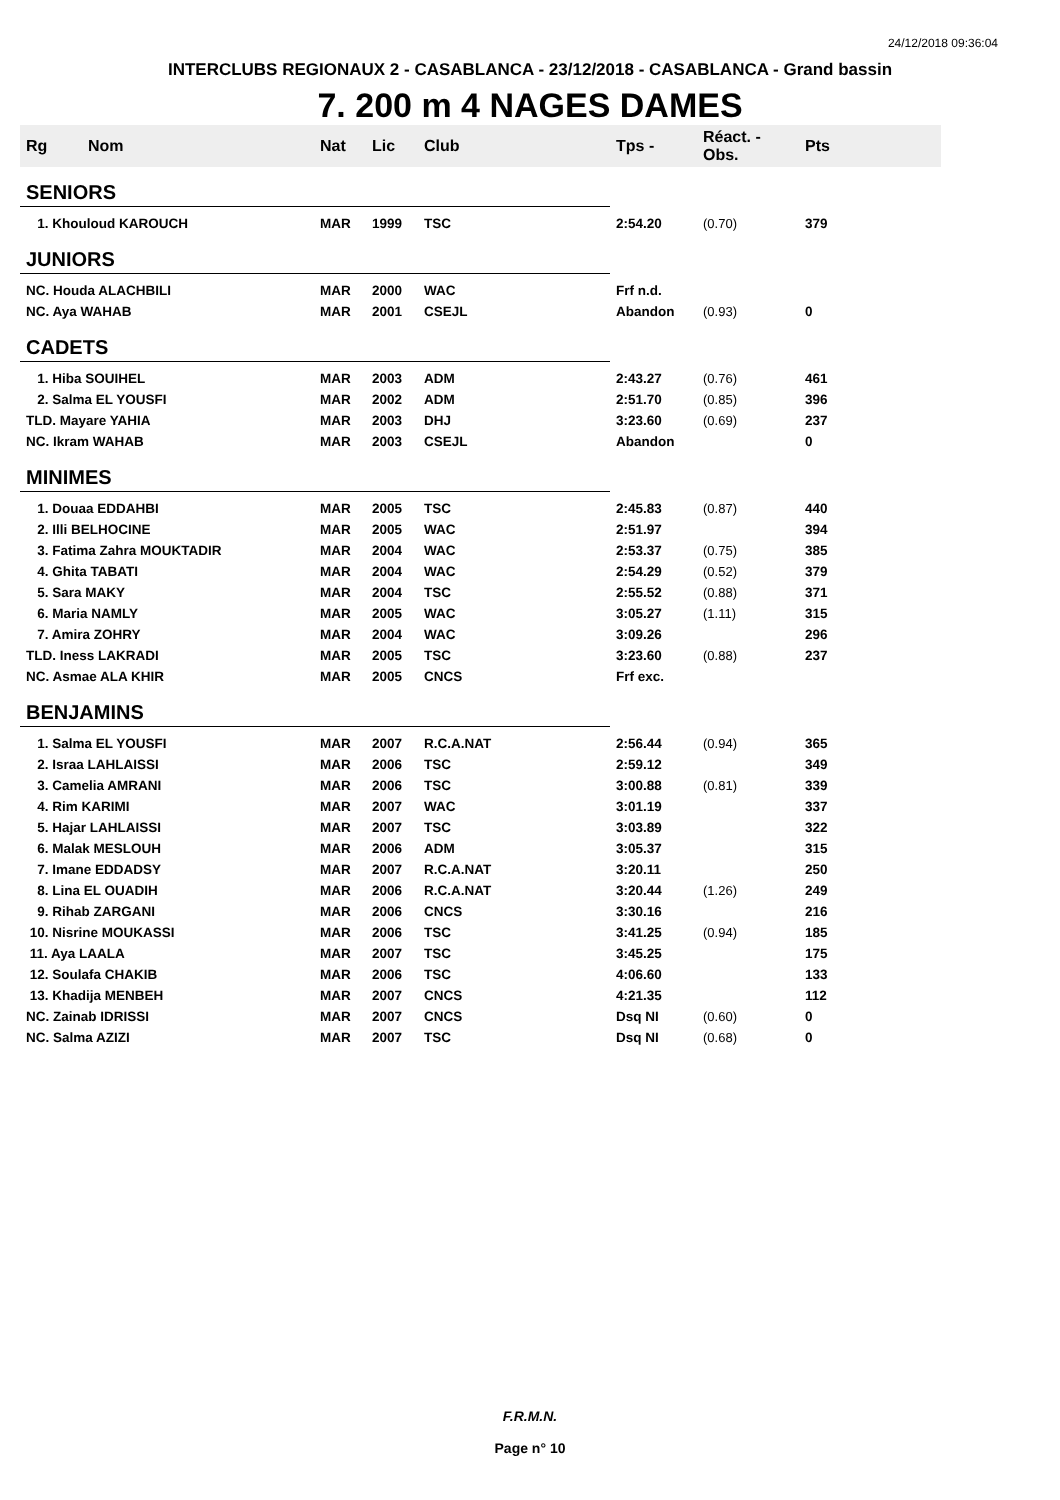24/12/2018 09:36:04
INTERCLUBS REGIONAUX 2 - CASABLANCA - 23/12/2018 - CASABLANCA - Grand bassin
7. 200 m 4 NAGES DAMES
| Rg | Nom | Nat | Lic | Club | Tps - | Réact. - Obs. | Pts |
| --- | --- | --- | --- | --- | --- | --- | --- |
| SENIORS | | | | | | | |
| 1. Khouloud KAROUCH | | MAR | 1999 | TSC | 2:54.20 | (0.70) | 379 |
| JUNIORS | | | | | | | |
| NC. Houda ALACHBILI | | MAR | 2000 | WAC | Frf n.d. | | |
| NC. Aya WAHAB | | MAR | 2001 | CSEJL | Abandon | (0.93) | 0 |
| CADETS | | | | | | | |
| 1. Hiba SOUIHEL | | MAR | 2003 | ADM | 2:43.27 | (0.76) | 461 |
| 2. Salma EL YOUSFI | | MAR | 2002 | ADM | 2:51.70 | (0.85) | 396 |
| TLD. Mayare YAHIA | | MAR | 2003 | DHJ | 3:23.60 | (0.69) | 237 |
| NC. Ikram WAHAB | | MAR | 2003 | CSEJL | Abandon | | 0 |
| MINIMES | | | | | | | |
| 1. Douaa EDDAHBI | | MAR | 2005 | TSC | 2:45.83 | (0.87) | 440 |
| 2. Illi BELHOCINE | | MAR | 2005 | WAC | 2:51.97 | | 394 |
| 3. Fatima Zahra MOUKTADIR | | MAR | 2004 | WAC | 2:53.37 | (0.75) | 385 |
| 4. Ghita TABATI | | MAR | 2004 | WAC | 2:54.29 | (0.52) | 379 |
| 5. Sara MAKY | | MAR | 2004 | TSC | 2:55.52 | (0.88) | 371 |
| 6. Maria NAMLY | | MAR | 2005 | WAC | 3:05.27 | (1.11) | 315 |
| 7. Amira ZOHRY | | MAR | 2004 | WAC | 3:09.26 | | 296 |
| TLD. Iness LAKRADI | | MAR | 2005 | TSC | 3:23.60 | (0.88) | 237 |
| NC. Asmae ALA KHIR | | MAR | 2005 | CNCS | Frf exc. | | |
| BENJAMINS | | | | | | | |
| 1. Salma EL YOUSFI | | MAR | 2007 | R.C.A.NAT | 2:56.44 | (0.94) | 365 |
| 2. Israa LAHLAISSI | | MAR | 2006 | TSC | 2:59.12 | | 349 |
| 3. Camelia AMRANI | | MAR | 2006 | TSC | 3:00.88 | (0.81) | 339 |
| 4. Rim KARIMI | | MAR | 2007 | WAC | 3:01.19 | | 337 |
| 5. Hajar LAHLAISSI | | MAR | 2007 | TSC | 3:03.89 | | 322 |
| 6. Malak MESLOUH | | MAR | 2006 | ADM | 3:05.37 | | 315 |
| 7. Imane EDDADSY | | MAR | 2007 | R.C.A.NAT | 3:20.11 | | 250 |
| 8. Lina EL OUADIH | | MAR | 2006 | R.C.A.NAT | 3:20.44 | (1.26) | 249 |
| 9. Rihab ZARGANI | | MAR | 2006 | CNCS | 3:30.16 | | 216 |
| 10. Nisrine MOUKASSI | | MAR | 2006 | TSC | 3:41.25 | (0.94) | 185 |
| 11. Aya LAALA | | MAR | 2007 | TSC | 3:45.25 | | 175 |
| 12. Soulafa CHAKIB | | MAR | 2006 | TSC | 4:06.60 | | 133 |
| 13. Khadija MENBEH | | MAR | 2007 | CNCS | 4:21.35 | | 112 |
| NC. Zainab IDRISSI | | MAR | 2007 | CNCS | Dsq NI | (0.60) | 0 |
| NC. Salma AZIZI | | MAR | 2007 | TSC | Dsq NI | (0.68) | 0 |
F.R.M.N.
Page n° 10